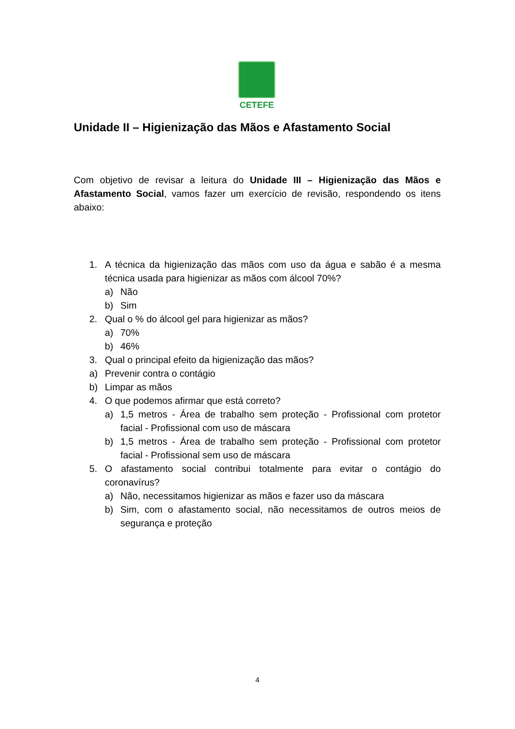CETEFE
Unidade II – Higienização das Mãos e Afastamento Social
Com objetivo de revisar a leitura do Unidade III – Higienização das Mãos e Afastamento Social, vamos fazer um exercício de revisão, respondendo os itens abaixo:
1. A técnica da higienização das mãos com uso da água e sabão é a mesma técnica usada para higienizar as mãos com álcool 70%?
a) Não
b) Sim
2. Qual o % do álcool gel para higienizar as mãos?
a) 70%
b) 46%
3. Qual o principal efeito da higienização das mãos?
a) Prevenir contra o contágio
b) Limpar as mãos
4. O que podemos afirmar que está correto?
a) 1,5 metros - Área de trabalho sem proteção - Profissional com protetor facial - Profissional com uso de máscara
b) 1,5 metros - Área de trabalho sem proteção - Profissional com protetor facial - Profissional sem uso de máscara
5. O afastamento social contribui totalmente para evitar o contágio do coronavírus?
a) Não, necessitamos higienizar as mãos e fazer uso da máscara
b) Sim, com o afastamento social, não necessitamos de outros meios de segurança e proteção
4